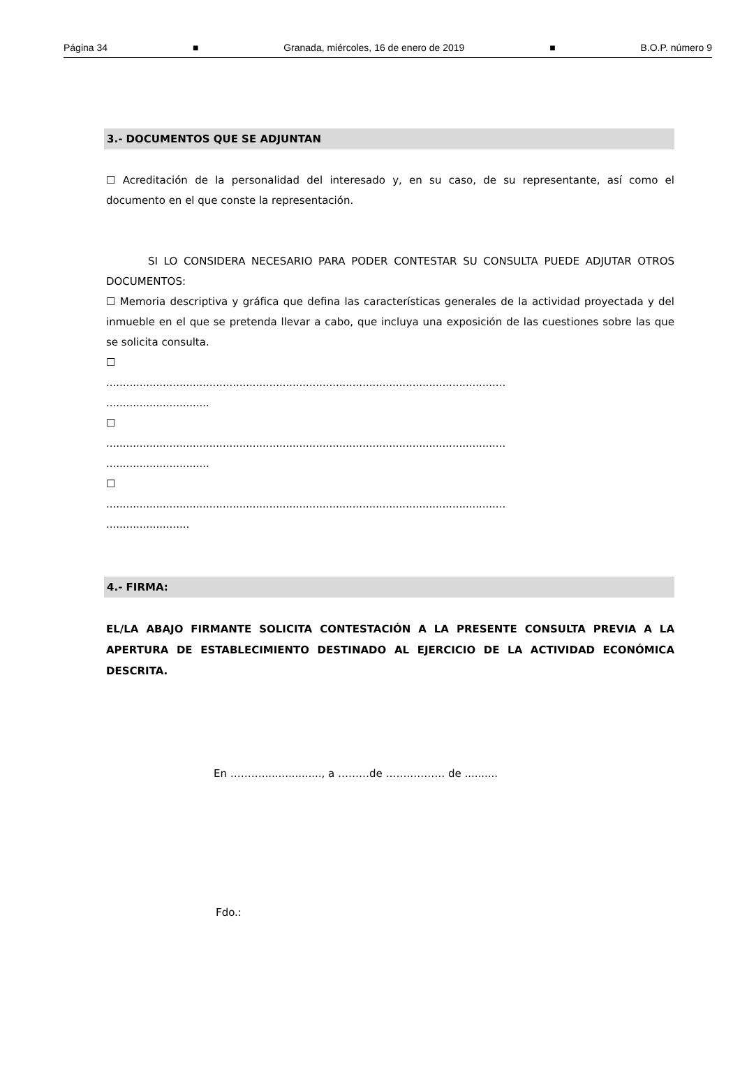Página 34 ■ Granada, miércoles, 16 de enero de 2019 ■ B.O.P. número 9
3.- DOCUMENTOS QUE SE ADJUNTAN
☐ Acreditación de la personalidad del interesado y, en su caso, de su representante, así como el documento en el que conste la representación.
SI LO CONSIDERA NECESARIO PARA PODER CONTESTAR SU CONSULTA PUEDE ADJUTAR OTROS DOCUMENTOS:
☐ Memoria descriptiva y gráfica que defina las características generales de la actividad proyectada y del inmueble en el que se pretenda llevar a cabo, que incluya una exposición de las cuestiones sobre las que se solicita consulta.
☐
........................................................................................................................
...............................
☐
........................................................................................................................
...............................
☐
........................................................................................................................
.........................
4.- FIRMA:
EL/LA ABAJO FIRMANTE SOLICITA CONTESTACIÓN A LA PRESENTE CONSULTA PREVIA A LA APERTURA DE ESTABLECIMIENTO DESTINADO AL EJERCICIO DE LA ACTIVIDAD ECONÓMICA DESCRITA.
En ……….................., a ………de ……..……… de ..........
Fdo.: